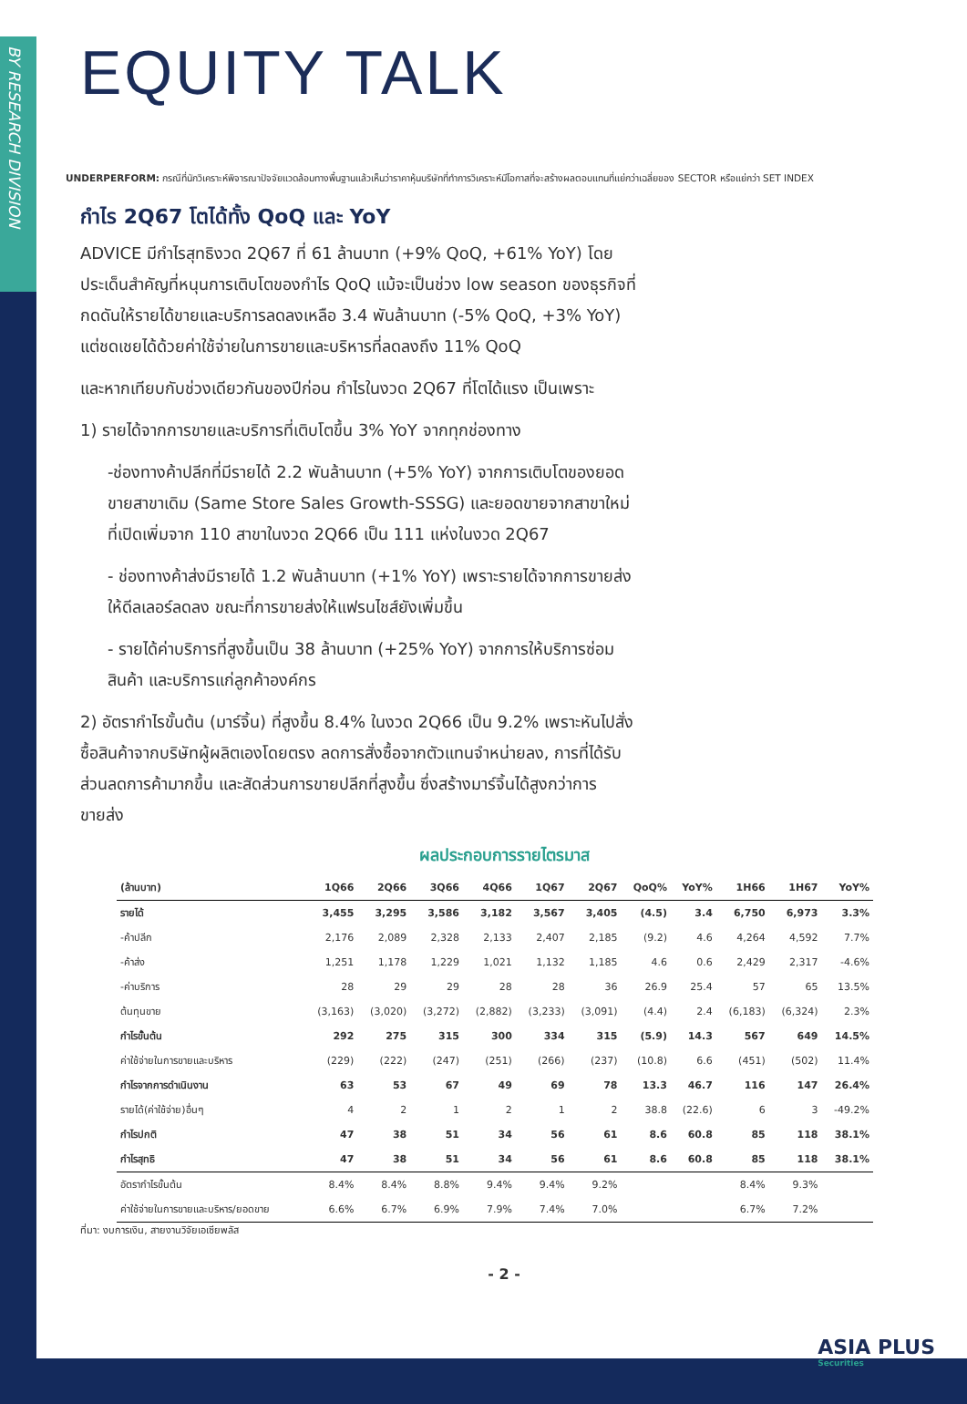BY RESEARCH DIVISION
EQUITY TALK
UNDERPERFORM: กรณีที่นักวิเคราะห์พิจารณาปัจจัยแวดล้อมทางพื้นฐานแล้วเห็นว่าราคาหุ้นบริษัทที่ทำการวิเคราะห์มีโอกาสที่จะสร้างผลตอบแทนที่แย่กว่าเฉลี่ยของ SECTOR หรือแย่กว่า SET INDEX
กำไร 2Q67 โตได้ทั้ง QoQ และ YoY
ADVICE มีกำไรสุทธิงวด 2Q67 ที่ 61 ล้านบาท (+9% QoQ, +61% YoY) โดยประเด็นสำคัญที่หนุนการเติบโตของกำไร QoQ แม้จะเป็นช่วง low season ของธุรกิจที่กดดันให้รายได้ขายและบริการลดลงเหลือ 3.4 พันล้านบาท (-5% QoQ, +3% YoY) แต่ชดเชยได้ด้วยค่าใช้จ่ายในการขายและบริหารที่ลดลงถึง 11% QoQ
และหากเทียบกับช่วงเดียวกันของปีก่อน กำไรในงวด 2Q67 ที่โตได้แรง เป็นเพราะ
1) รายได้จากการขายและบริการที่เติบโตขึ้น 3% YoY จากทุกช่องทาง
-ช่องทางค้าปลีกที่มีรายได้ 2.2 พันล้านบาท (+5% YoY) จากการเติบโตของยอดขายสาขาเดิม (Same Store Sales Growth-SSSG) และยอดขายจากสาขาใหม่ที่เปิดเพิ่มจาก 110 สาขาในงวด 2Q66 เป็น 111 แห่งในงวด 2Q67
- ช่องทางค้าส่งมีรายได้ 1.2 พันล้านบาท (+1% YoY) เพราะรายได้จากการขายส่งให้ดีลเลอร์ลดลง ขณะที่การขายส่งให้แฟรนไชส์ยังเพิ่มขึ้น
- รายได้ค่าบริการที่สูงขึ้นเป็น 38 ล้านบาท (+25% YoY) จากการให้บริการซ่อมสินค้า และบริการแก่ลูกค้าองค์กร
2) อัตรากำไรขั้นต้น (มาร์จิ้น) ที่สูงขึ้น 8.4% ในงวด 2Q66 เป็น 9.2% เพราะหันไปสั่งซื้อสินค้าจากบริษัทผู้ผลิตเองโดยตรง ลดการสั่งซื้อจากตัวแทนจำหน่ายลง, การที่ได้รับส่วนลดการค้ามากขึ้น และสัดส่วนการขายปลีกที่สูงขึ้น ซึ่งสร้างมาร์จิ้นได้สูงกว่าการขายส่ง
ผลประกอบการรายไตรมาส
| (ล้านบาท) | 1Q66 | 2Q66 | 3Q66 | 4Q66 | 1Q67 | 2Q67 | QoQ% | YoY% | 1H66 | 1H67 | YoY% |
| --- | --- | --- | --- | --- | --- | --- | --- | --- | --- | --- | --- |
| รายได้ | 3,455 | 3,295 | 3,586 | 3,182 | 3,567 | 3,405 | (4.5) | 3.4 | 6,750 | 6,973 | 3.3% |
| -ค้าปลีก | 2,176 | 2,089 | 2,328 | 2,133 | 2,407 | 2,185 | (9.2) | 4.6 | 4,264 | 4,592 | 7.7% |
| -ค้าส่ง | 1,251 | 1,178 | 1,229 | 1,021 | 1,132 | 1,185 | 4.6 | 0.6 | 2,429 | 2,317 | -4.6% |
| -ค่าบริการ | 28 | 29 | 29 | 28 | 28 | 36 | 26.9 | 25.4 | 57 | 65 | 13.5% |
| ต้นทุนขาย | (3,163) | (3,020) | (3,272) | (2,882) | (3,233) | (3,091) | (4.4) | 2.4 | (6,183) | (6,324) | 2.3% |
| กำไรขั้นต้น | 292 | 275 | 315 | 300 | 334 | 315 | (5.9) | 14.3 | 567 | 649 | 14.5% |
| ค่าใช้จ่ายในการขายและบริหาร | (229) | (222) | (247) | (251) | (266) | (237) | (10.8) | 6.6 | (451) | (502) | 11.4% |
| กำไรจากการดำเนินงาน | 63 | 53 | 67 | 49 | 69 | 78 | 13.3 | 46.7 | 116 | 147 | 26.4% |
| รายได้(ค่าใช้จ่าย)อื่นๆ | 4 | 2 | 1 | 2 | 1 | 2 | 38.8 | (22.6) | 6 | 3 | -49.2% |
| กำไรปกติ | 47 | 38 | 51 | 34 | 56 | 61 | 8.6 | 60.8 | 85 | 118 | 38.1% |
| กำไรสุทธิ | 47 | 38 | 51 | 34 | 56 | 61 | 8.6 | 60.8 | 85 | 118 | 38.1% |
| อัตรากำไรขั้นต้น | 8.4% | 8.4% | 8.8% | 9.4% | 9.4% | 9.2% | | | 8.4% | 9.3% | |
| ค่าใช้จ่ายในการขายและบริหาร/ยอดขาย | 6.6% | 6.7% | 6.9% | 7.9% | 7.4% | 7.0% | | | 6.7% | 7.2% | |
ที่มา: งบการเงิน, สายงานวิจัยเอเซียพลัส
- 2 -
ASIA PLUS
Securities